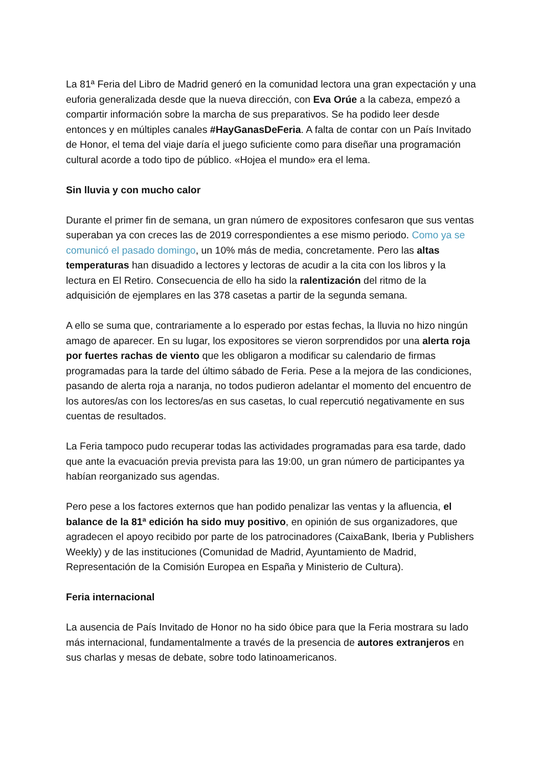La 81ª Feria del Libro de Madrid generó en la comunidad lectora una gran expectación y una euforia generalizada desde que la nueva dirección, con Eva Orúe a la cabeza, empezó a compartir información sobre la marcha de sus preparativos. Se ha podido leer desde entonces y en múltiples canales #HayGanasDeFeria. A falta de contar con un País Invitado de Honor, el tema del viaje daría el juego suficiente como para diseñar una programación cultural acorde a todo tipo de público. «Hojea el mundo» era el lema.
Sin lluvia y con mucho calor
Durante el primer fin de semana, un gran número de expositores confesaron que sus ventas superaban ya con creces las de 2019 correspondientes a ese mismo periodo. Como ya se comunicó el pasado domingo, un 10% más de media, concretamente. Pero las altas temperaturas han disuadido a lectores y lectoras de acudir a la cita con los libros y la lectura en El Retiro. Consecuencia de ello ha sido la ralentización del ritmo de la adquisición de ejemplares en las 378 casetas a partir de la segunda semana.
A ello se suma que, contrariamente a lo esperado por estas fechas, la lluvia no hizo ningún amago de aparecer. En su lugar, los expositores se vieron sorprendidos por una alerta roja por fuertes rachas de viento que les obligaron a modificar su calendario de firmas programadas para la tarde del último sábado de Feria. Pese a la mejora de las condiciones, pasando de alerta roja a naranja, no todos pudieron adelantar el momento del encuentro de los autores/as con los lectores/as en sus casetas, lo cual repercutió negativamente en sus cuentas de resultados.
La Feria tampoco pudo recuperar todas las actividades programadas para esa tarde, dado que ante la evacuación previa prevista para las 19:00, un gran número de participantes ya habían reorganizado sus agendas.
Pero pese a los factores externos que han podido penalizar las ventas y la afluencia, el balance de la 81ª edición ha sido muy positivo, en opinión de sus organizadores, que agradecen el apoyo recibido por parte de los patrocinadores (CaixaBank, Iberia y Publishers Weekly) y de las instituciones (Comunidad de Madrid, Ayuntamiento de Madrid, Representación de la Comisión Europea en España y Ministerio de Cultura).
Feria internacional
La ausencia de País Invitado de Honor no ha sido óbice para que la Feria mostrara su lado más internacional, fundamentalmente a través de la presencia de autores extranjeros en sus charlas y mesas de debate, sobre todo latinoamericanos.